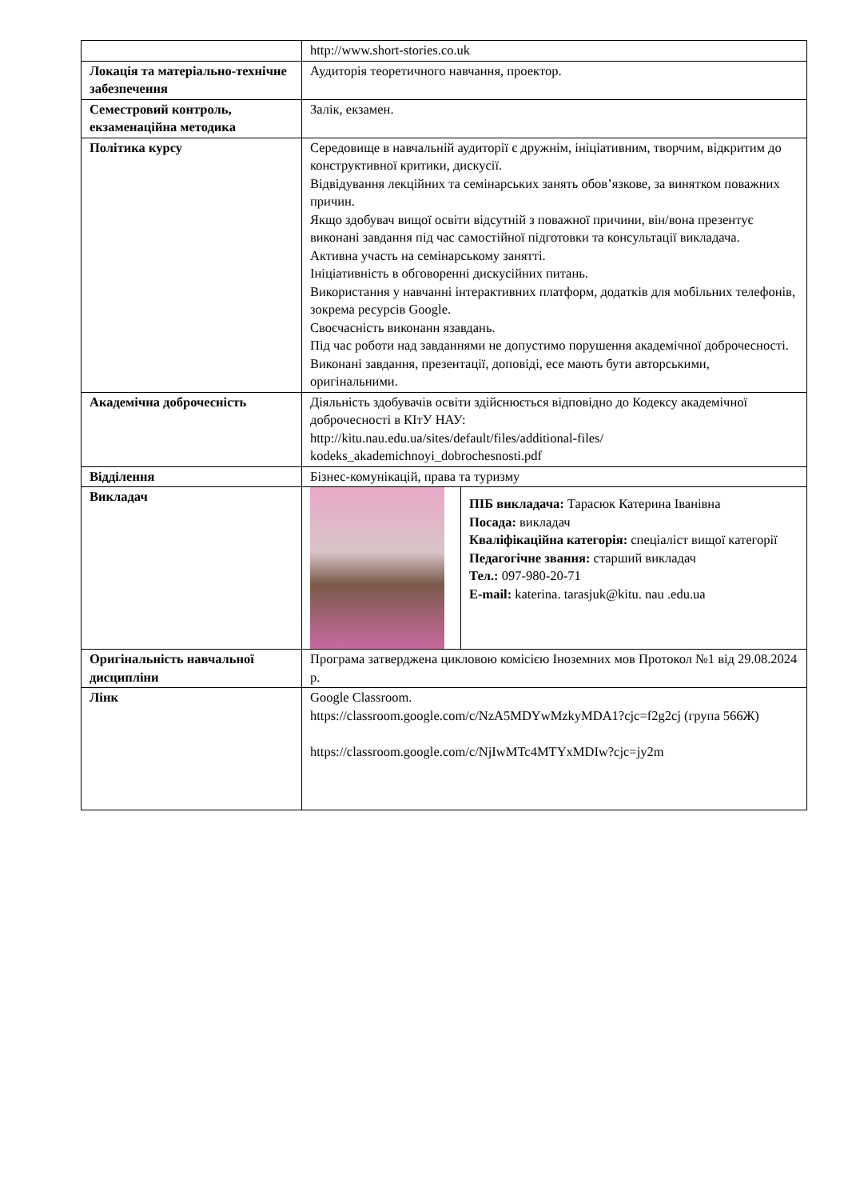| | http://www.short-stories.co.uk |
| Локація та матеріально-технічне забезпечення | Аудиторія теоретичного навчання, проектор. |
| Семестровий контроль, екзаменаційна методика | Залік, екзамен. |
| Політика курсу | Середовище в навчальній аудиторії є дружнім, ініціативним, творчим, відкритим до конструктивної критики, дискусії. Відвідування лекційних та семінарських занять обов’язкове, за винятком поважних причин. Якщо здобувач вищої освіти відсутній з поважної причини, він/вона презентує виконані завдання під час самостійної підготовки та консультації викладача. Активна участь на семінарському занятті. Ініціативність в обговоренні дискусійних питань. Використання у навчанні інтерактивних платформ, додатків для мобільних телефонів, зокрема ресурсів Google. Своєчасність виконанн язавдань. Під час роботи над завданнями не допустимо порушення академічної доброчесності. Виконані завдання, презентації, доповіді, есе мають бути авторськими, оригінальними. |
| Академічна доброчесність | Діяльність здобувачів освіти здійснюється відповідно до Кодексу академічної доброчесності в КІтУ НАУ: http://kitu.nau.edu.ua/sites/default/files/additional-files/ kodeks_akademichnoyi_dobrochesnosti.pdf |
| Відділення | Бізнес-комунікацій, права та туризму |
| Викладач | / / ПІБ викладача: Тарасюк Катерина Іванівна Посада: викладач Кваліфікаційна категорія: спеціаліст вищої категорії Педагогічне звання: старший викладач Тел.: 097-980-20-71 E-mail: katerina. tarasjuk@kitu. nau .edu.ua / |
| Оригінальність навчальної дисципліни | Програма затверджена цикловою комісією Іноземних мов Протокол №1 від 29.08.2024 р. |
| Лінк | Google Classroom. https://classroom.google.com/c/NzA5MDYwMzkyMDA1?cjc=f2g2cj (група 566Ж) https://classroom.google.com/c/NjIwMTc4MTYxMDIw?cjc=jy2m |